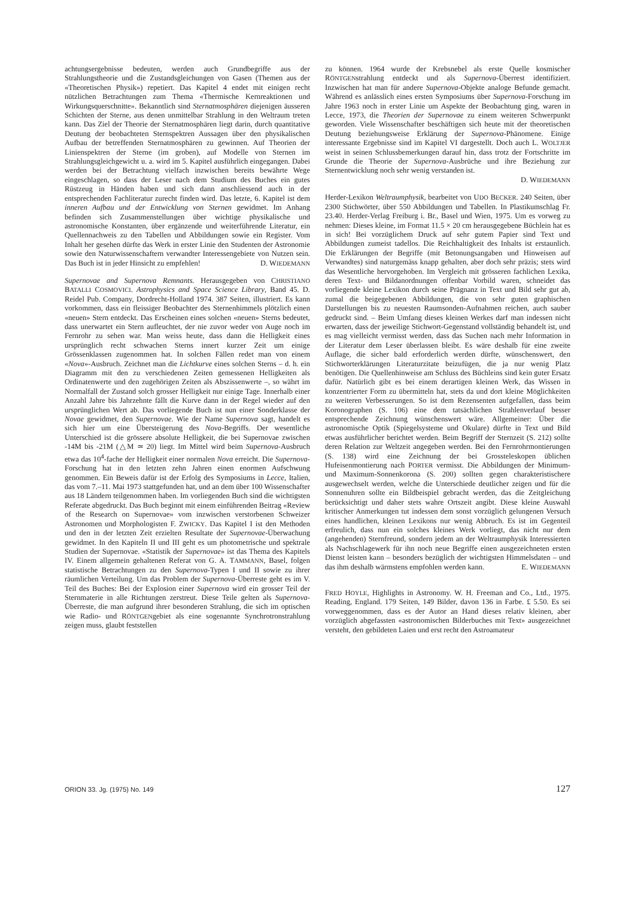achtungsergebnisse bedeuten, werden auch Grundbegriffe aus der Strahlungstheorie und die Zustandsgleichungen von Gasen (Themen aus der «Theoretischen Physik») repetiert. Das Kapitel 4 endet mit einigen recht nützlichen Betrachtungen zum Thema «Thermische Kernreaktionen und Wirkungsquerschnitte». Bekanntlich sind Sternatmosphären diejenigen äusseren Schichten der Sterne, aus denen unmittelbar Strahlung in den Weltraum treten kann. Das Ziel der Theorie der Sternatmosphären liegt darin, durch quantitative Deutung der beobachteten Sternspektren Aussagen über den physikalischen Aufbau der betreffenden Sternatmosphären zu gewinnen. Auf Theorien der Linienspektren der Sterne (im groben), auf Modelle von Sternen im Strahlungsgleichgewicht u. a. wird im 5. Kapitel ausführlich eingegangen. Dabei werden bei der Betrachtung vielfach inzwischen bereits bewährte Wege eingeschlagen, so dass der Leser nach dem Studium des Buches ein gutes Rüstzeug in Händen haben und sich dann anschliessend auch in der entsprechenden Fachliteratur zurecht finden wird. Das letzte, 6. Kapitel ist dem inneren Aufbau und der Entwicklung von Sternen gewidmet. Im Anhang befinden sich Zusammenstellungen über wichtige physikalische und astronomische Konstanten, über ergänzende und weiterführende Literatur, ein Quellennachweis zu den Tabellen und Abbildungen sowie ein Register. Vom Inhalt her gesehen dürfte das Werk in erster Linie den Studenten der Astronomie sowie den Naturwissenschaftern verwandter Interessengebiete von Nutzen sein. Das Buch ist in jeder Hinsicht zu empfehlen! D. WIEDEMANN
Supernovae and Supernova Remnants. Herausgegeben von CHRISTIANO BATALLI COSMOVICI. Astrophysics and Space Science Library, Band 45. D. Reidel Pub. Company, Dordrecht-Holland 1974. 387 Seiten, illustriert. Es kann vorkommen, dass ein fleissiger Beobachter des Sternenhimmels plötzlich einen «neuen» Stern entdeckt. Das Erscheinen eines solchen «neuen» Sterns bedeutet, dass unerwartet ein Stern aufleuchtet, der nie zuvor weder von Auge noch im Fernrohr zu sehen war. Man weiss heute, dass dann die Helligkeit eines ursprünglich recht schwachen Sterns innert kurzer Zeit um einige Grössenklassen zugenommen hat. In solchen Fällen redet man von einem «Nova»-Ausbruch. Zeichnet man die Lichtkurve eines solchen Sterns – d. h. ein Diagramm mit den zu verschiedenen Zeiten gemessenen Helligkeiten als Ordinatenwerte und den zugehörigen Zeiten als Abszissenwerte –, so währt im Normalfall der Zustand solch grosser Helligkeit nur einige Tage. Innerhalb einer Anzahl Jahre bis Jahrzehnte fällt die Kurve dann in der Regel wieder auf den ursprünglichen Wert ab. Das vorliegende Buch ist nun einer Sonderklasse der Novae gewidmet, den Supernovae. Wie der Name Supernova sagt, handelt es sich hier um eine Übersteigerung des Nova-Begriffs. Der wesentliche Unterschied ist die grössere absolute Helligkeit, die bei Supernovae zwischen -14M bis -21M (△M ≃ 20) liegt. Im Mittel wird beim Supernova-Ausbruch etwa das 10<sup>4</sup>-fache der Helligkeit einer normalen Nova erreicht. Die Supernova-Forschung hat in den letzten zehn Jahren einen enormen Aufschwung genommen. Ein Beweis dafür ist der Erfolg des Symposiums in Lecce, Italien, das vom 7.–11. Mai 1973 stattgefunden hat, und an dem über 100 Wissenschafter aus 18 Ländern teilgenommen haben. Im vorliegenden Buch sind die wichtigsten Referate abgedruckt. Das Buch beginnt mit einem einführenden Beitrag «Review of the Research on Supernovae» vom inzwischen verstorbenen Schweizer Astronomen und Morphologisten F. ZWICKY. Das Kapitel I ist den Methoden und den in der letzten Zeit erzielten Resultate der Supernovae-Überwachung gewidmet. In den Kapiteln II und III geht es um photometrische und spektrale Studien der Supernovae. «Statistik der Supernovae» ist das Thema des Kapitels IV. Einem allgemein gehaltenen Referat von G. A. TAMMANN, Basel, folgen statistische Betrachtungen zu den Supernova-Typen I und II sowie zu ihrer räumlichen Verteilung. Um das Problem der Supernova-Überreste geht es im V. Teil des Buches: Bei der Explosion einer Supernova wird ein grosser Teil der Sternmaterie in alle Richtungen zerstreut. Diese Teile gelten als Supernova-Überreste, die man aufgrund ihrer besonderen Strahlung, die sich im optischen wie Radio- und RÖNTGENgebiet als eine sogenannte Synchrotronstrahlung zeigen muss, glaubt feststellen
zu können. 1964 wurde der Krebsnebel als erste Quelle kosmischer RÖNTGENstrahlung entdeckt und als Supernova-Überrest identifiziert. Inzwischen hat man für andere Supernova-Objekte analoge Befunde gemacht. Während es anlässlich eines ersten Symposiums über Supernova-Forschung im Jahre 1963 noch in erster Linie um Aspekte der Beobachtung ging, waren in Lecce, 1973, die Theorien der Supernovae zu einem weiteren Schwerpunkt geworden. Viele Wissenschafter beschäftigen sich heute mit der theoretischen Deutung beziehungsweise Erklärung der Supernova-Phänomene. Einige interessante Ergebnisse sind im Kapitel VI dargestellt. Doch auch L. WOLTJER weist in seinen Schlussbemerkungen darauf hin, dass trotz der Fortschritte im Grunde die Theorie der Supernova-Ausbrüche und ihre Beziehung zur Sternentwicklung noch sehr wenig verstanden ist.
D. WIEDEMANN
Herder-Lexikon Weltraumphysik, bearbeitet von UDO BECKER. 240 Seiten, über 2300 Stichwörter, über 550 Abbildungen und Tabellen. In Plastikumschlag Fr. 23.40. Herder-Verlag Freiburg i. Br., Basel und Wien, 1975. Um es vorweg zu nehmen: Dieses kleine, im Format 11.5 × 20 cm herausgegebene Büchlein hat es in sich! Bei vorzüglichem Druck auf sehr gutem Papier sind Text und Abbildungen zumeist tadellos. Die Reichhaltigkeit des Inhalts ist erstaunlich. Die Erklärungen der Begriffe (mit Betonungsangaben und Hinweisen auf Verwandtes) sind naturgemäss knapp gehalten, aber doch sehr präzis; stets wird das Wesentliche hervorgehoben. Im Vergleich mit grösseren fachlichen Lexika, deren Text- und Bildanordnungen offenbar Vorbild waren, schneidet das vorliegende kleine Lexikon durch seine Prägnanz in Text und Bild sehr gut ab, zumal die beigegebenen Abbildungen, die von sehr guten graphischen Darstellungen bis zu neuesten Raumsonden-Aufnahmen reichen, auch sauber gedruckt sind. – Beim Umfang dieses kleinen Werkes darf man indessen nicht erwarten, dass der jeweilige Stichwort-Gegenstand vollständig behandelt ist, und es mag vielleicht vermisst werden, dass das Suchen nach mehr Information in der Literatur dem Leser überlassen bleibt. Es wäre deshalb für eine zweite Auflage, die sicher bald erforderlich werden dürfte, wünschenswert, den Stichworterklärungen Literaturzitate beizufügen, die ja nur wenig Platz benötigen. Die Quellenhinweise am Schluss des Büchleins sind kein guter Ersatz dafür. Natürlich gibt es bei einem derartigen kleinen Werk, das Wissen in konzentrierter Form zu übermitteln hat, stets da und dort kleine Möglichkeiten zu weiteren Verbesserungen. So ist dem Rezensenten aufgefallen, dass beim Koronographen (S. 106) eine dem tatsächlichen Strahlenverlauf besser entsprechende Zeichnung wünschenswert wäre. Allgemeiner: Über die astronomische Optik (Spiegelsysteme und Okulare) dürfte in Text und Bild etwas ausführlicher berichtet werden. Beim Begriff der Sternzeit (S. 212) sollte deren Relation zur Weltzeit angegeben werden. Bei den Fernrohrmontierungen (S. 138) wird eine Zeichnung der bei Grossteleskopen üblichen Hufeisenmontierung nach PORTER vermisst. Die Abbildungen der Minimum- und Maximum-Sonnenkorona (S. 200) sollten gegen charakteristischere ausgewechselt werden, welche die Unterschiede deutlicher zeigen und für die Sonnenuhren sollte ein Bildbeispiel gebracht werden, das die Zeitgleichung berücksichtigt und daher stets wahre Ortszeit angibt. Diese kleine Auswahl kritischer Anmerkungen tut indessen dem sonst vorzüglich gelungenen Versuch eines handlichen, kleinen Lexikons nur wenig Abbruch. Es ist im Gegenteil erfreulich, dass nun ein solches kleines Werk vorliegt, das nicht nur dem (angehenden) Sternfreund, sondern jedem an der Weltraumphysik Interessierten als Nachschlagewerk für ihn noch neue Begriffe einen ausgezeichneten ersten Dienst leisten kann – besonders bezüglich der wichtigsten Himmelsdaten – und das ihm deshalb wärmstens empfohlen werden kann. E. WIEDEMANN
FRED HOYLE, Highlights in Astronomy. W. H. Freeman and Co., Ltd., 1975. Reading, England. 179 Seiten, 149 Bilder, davon 136 in Farbe. £ 5.50. Es sei vorweggenommen, dass es der Autor an Hand dieses relativ kleinen, aber vorzüglich abgefassten «astronomischen Bilderbuches mit Text» ausgezeichnet versteht, den gebildeten Laien und erst recht den Astroamateur
ORION 33. Jg. (1975) No. 149 127